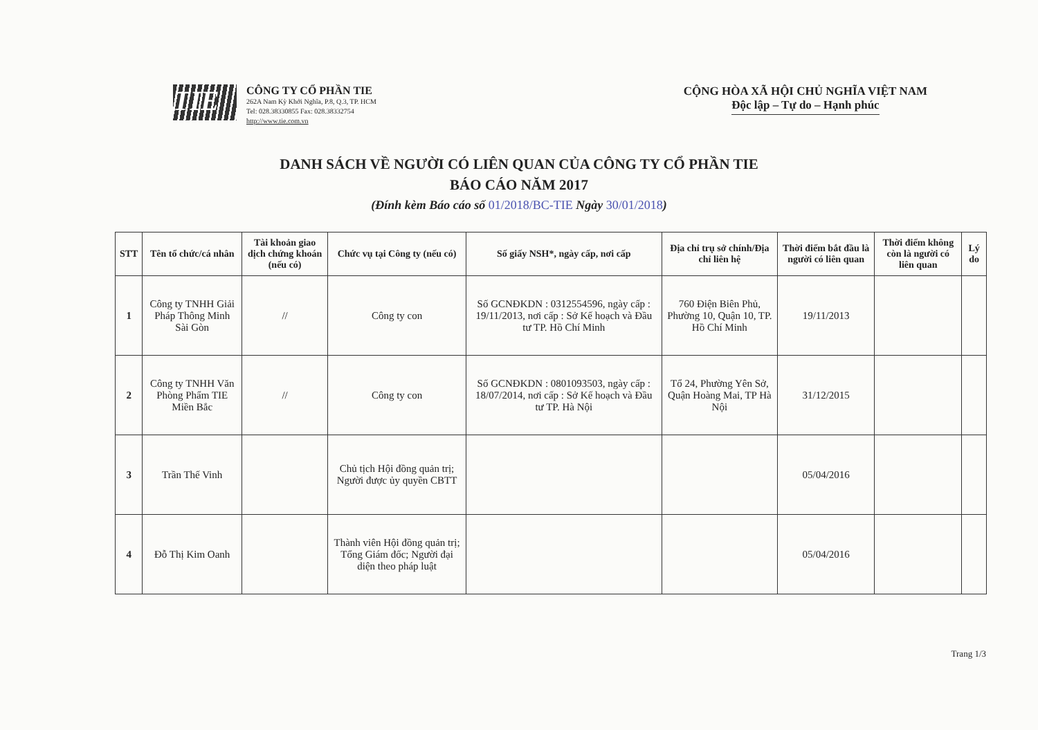TIE
CÔNG TY CỔ PHẦN TIE
262A Nam Kỳ Khởi Nghĩa, P.8, Q.3, TP. HCM
Tel: 028.38330855 Fax: 028.38332754
http://www.tie.com.vn
CỘNG HÒA XÃ HỘI CHỦ NGHĨA VIỆT NAM
Độc lập – Tự do – Hạnh phúc
DANH SÁCH VỀ NGƯỜI CÓ LIÊN QUAN CỦA CÔNG TY CỔ PHẦN TIE
BÁO CÁO NĂM 2017
(Đính kèm Báo cáo số 01/2018/BC-TIE Ngày 30/01/2018)
| STT | Tên tổ chức/cá nhân | Tài khoản giao dịch chứng khoán (nếu có) | Chức vụ tại Công ty (nếu có) | Số giấy NSH*, ngày cấp, nơi cấp | Địa chỉ trụ sở chính/Địa chỉ liên hệ | Thời điểm bắt đầu là người có liên quan | Thời điểm không còn là người có liên quan | Lý do |
| --- | --- | --- | --- | --- | --- | --- | --- | --- |
| 1 | Công ty TNHH Giải Pháp Thông Minh Sài Gòn | // | Công ty con | Số GCNĐKDN : 0312554596, ngày cấp : 19/11/2013, nơi cấp : Sở Kế hoạch và Đầu tư TP. Hồ Chí Minh | 760 Điện Biên Phủ, Phường 10, Quận 10, TP. Hồ Chí Minh | 19/11/2013 | | |
| 2 | Công ty TNHH Văn Phòng Phẩm TIE Miền Bắc | // | Công ty con | Số GCNĐKDN : 0801093503, ngày cấp : 18/07/2014, nơi cấp : Sở Kế hoạch và Đầu tư TP. Hà Nội | Tổ 24, Phường Yên Sở, Quận Hoàng Mai, TP Hà Nội | 31/12/2015 | | |
| 3 | Trần Thế Vinh | | Chủ tịch Hội đồng quản trị; Người được ủy quyền CBTT | | | 05/04/2016 | | |
| 4 | Đỗ Thị Kim Oanh | | Thành viên Hội đồng quản trị; Tổng Giám đốc; Người đại diện theo pháp luật | | | 05/04/2016 | | |
Trang 1/3